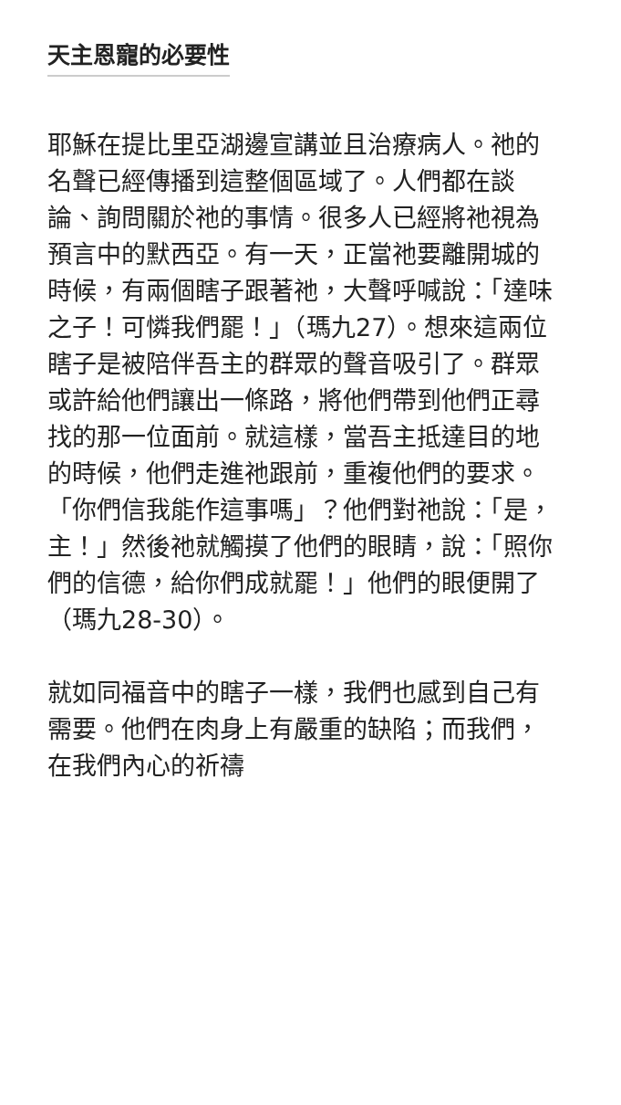天主恩寵的必要性
耶穌在提比里亞湖邊宣講並且治療病人。祂的名聲已經傳播到這整個區域了。人們都在談論、詢問關於祂的事情。很多人已經將祂視為預言中的默西亞。有一天，正當祂要離開城的時候，有兩個瞎子跟著祂，大聲呼喊說：「達味之子！可憐我們罷！」（瑪九27）。想來這兩位瞎子是被陪伴吾主的群眾的聲音吸引了。群眾或許給他們讓出一條路，將他們帶到他們正尋找的那一位面前。就這樣，當吾主抵達目的地的時候，他們走進祂跟前，重複他們的要求。「你們信我能作這事嗎」？他們對祂說：「是，主！」然後祂就觸摸了他們的眼睛，說：「照你們的信德，給你們成就罷！」他們的眼便開了（瑪九28-30）。
就如同福音中的瞎子一樣，我們也感到自己有需要。他們在肉身上有嚴重的缺陷；而我們，在我們內心的祈禱